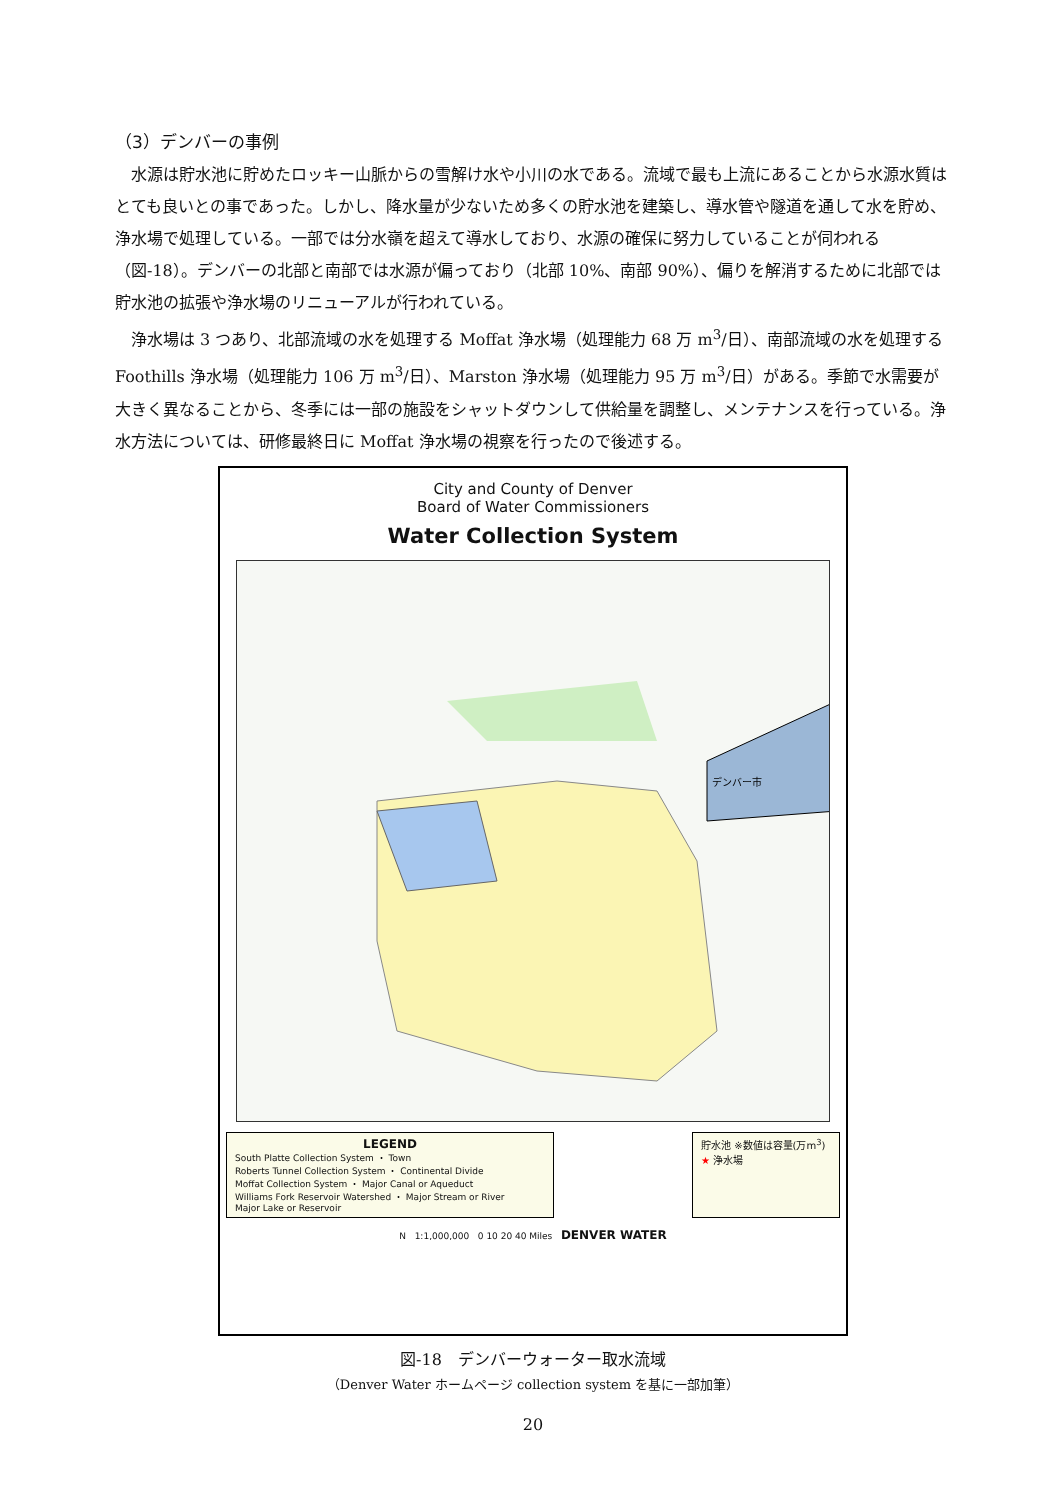（3）デンバーの事例
水源は貯水池に貯めたロッキー山脈からの雪解け水や小川の水である。流域で最も上流にあることから水源水質はとても良いとの事であった。しかし、降水量が少ないため多くの貯水池を建築し、導水管や隧道を通して水を貯め、浄水場で処理している。一部では分水嶺を超えて導水しており、水源の確保に努力していることが伺われる（図-18）。デンバーの北部と南部では水源が偏っており（北部 10%、南部 90%）、偏りを解消するために北部では貯水池の拡張や浄水場のリニューアルが行われている。
浄水場は 3 つあり、北部流域の水を処理する Moffat 浄水場（処理能力 68 万 m<sup>3</sup>/日）、南部流域の水を処理する Foothills 浄水場（処理能力 106 万 m<sup>3</sup>/日）、Marston 浄水場（処理能力 95 万 m<sup>3</sup>/日）がある。季節で水需要が大きく異なることから、冬季には一部の施設をシャットダウンして供給量を調整し、メンテナンスを行っている。浄水方法については、研修最終日に Moffat 浄水場の視察を行ったので後述する。
City and County of Denver
Board of Water Commissioners
Water Collection System
デンバー市
LEGEND
South Platte Collection System ・ Town
Roberts Tunnel Collection System ・ Continental Divide
Moffat Collection System ・ Major Canal or Aqueduct
Williams Fork Reservoir Watershed ・ Major Stream or River
Major Lake or Reservoir
貯水池 ※数値は容量(万m<sup>3</sup>)
★ 浄水場
N 1:1,000,000 0 10 20 40 Miles DENVER WATER
図-18　デンバーウォーター取水流域
（Denver Water ホームページ collection system を基に一部加筆）
20